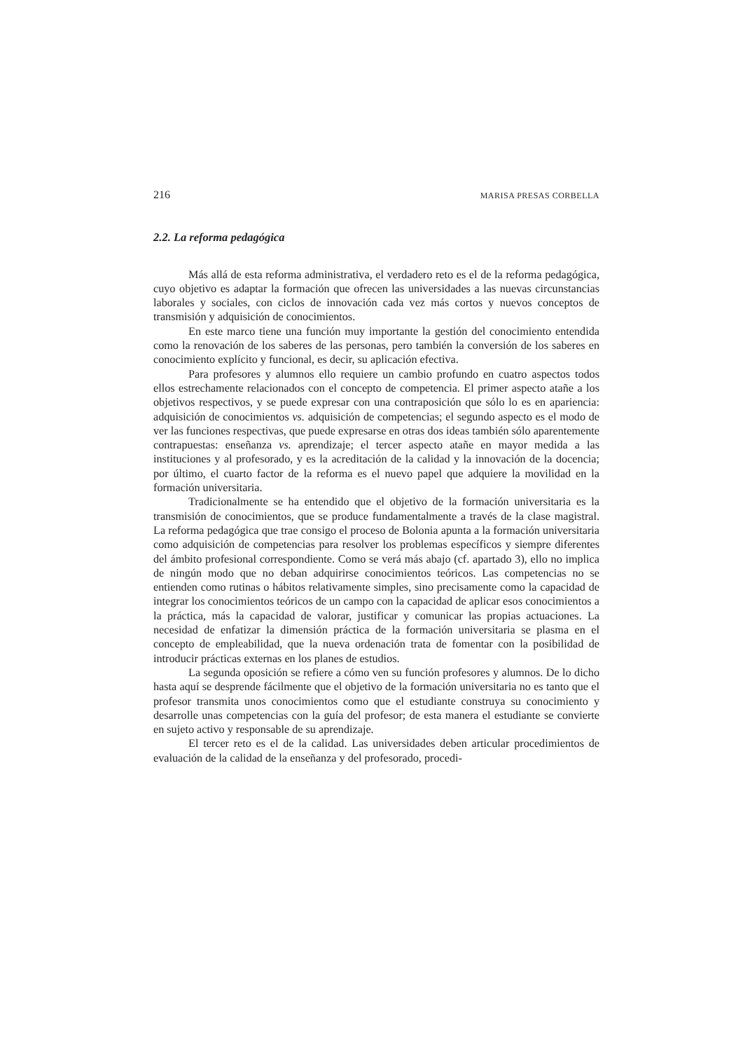216 MARISA PRESAS CORBELLA
2.2. La reforma pedagógica
Más allá de esta reforma administrativa, el verdadero reto es el de la reforma pedagógica, cuyo objetivo es adaptar la formación que ofrecen las universidades a las nuevas circunstancias laborales y sociales, con ciclos de innovación cada vez más cortos y nuevos conceptos de transmisión y adquisición de conocimientos.
En este marco tiene una función muy importante la gestión del conocimiento entendida como la renovación de los saberes de las personas, pero también la conversión de los saberes en conocimiento explícito y funcional, es decir, su aplicación efectiva.
Para profesores y alumnos ello requiere un cambio profundo en cuatro aspectos todos ellos estrechamente relacionados con el concepto de competencia. El primer aspecto atañe a los objetivos respectivos, y se puede expresar con una contraposición que sólo lo es en apariencia: adquisición de conocimientos vs. adquisición de competencias; el segundo aspecto es el modo de ver las funciones respectivas, que puede expresarse en otras dos ideas también sólo aparentemente contrapuestas: enseñanza vs. aprendizaje; el tercer aspecto atañe en mayor medida a las instituciones y al profesorado, y es la acreditación de la calidad y la innovación de la docencia; por último, el cuarto factor de la reforma es el nuevo papel que adquiere la movilidad en la formación universitaria.
Tradicionalmente se ha entendido que el objetivo de la formación universitaria es la transmisión de conocimientos, que se produce fundamentalmente a través de la clase magistral. La reforma pedagógica que trae consigo el proceso de Bolonia apunta a la formación universitaria como adquisición de competencias para resolver los problemas específicos y siempre diferentes del ámbito profesional correspondiente. Como se verá más abajo (cf. apartado 3), ello no implica de ningún modo que no deban adquirirse conocimientos teóricos. Las competencias no se entienden como rutinas o hábitos relativamente simples, sino precisamente como la capacidad de integrar los conocimientos teóricos de un campo con la capacidad de aplicar esos conocimientos a la práctica, más la capacidad de valorar, justificar y comunicar las propias actuaciones. La necesidad de enfatizar la dimensión práctica de la formación universitaria se plasma en el concepto de empleabilidad, que la nueva ordenación trata de fomentar con la posibilidad de introducir prácticas externas en los planes de estudios.
La segunda oposición se refiere a cómo ven su función profesores y alumnos. De lo dicho hasta aquí se desprende fácilmente que el objetivo de la formación universitaria no es tanto que el profesor transmita unos conocimientos como que el estudiante construya su conocimiento y desarrolle unas competencias con la guía del profesor; de esta manera el estudiante se convierte en sujeto activo y responsable de su aprendizaje.
El tercer reto es el de la calidad. Las universidades deben articular procedimientos de evaluación de la calidad de la enseñanza y del profesorado, procedi-